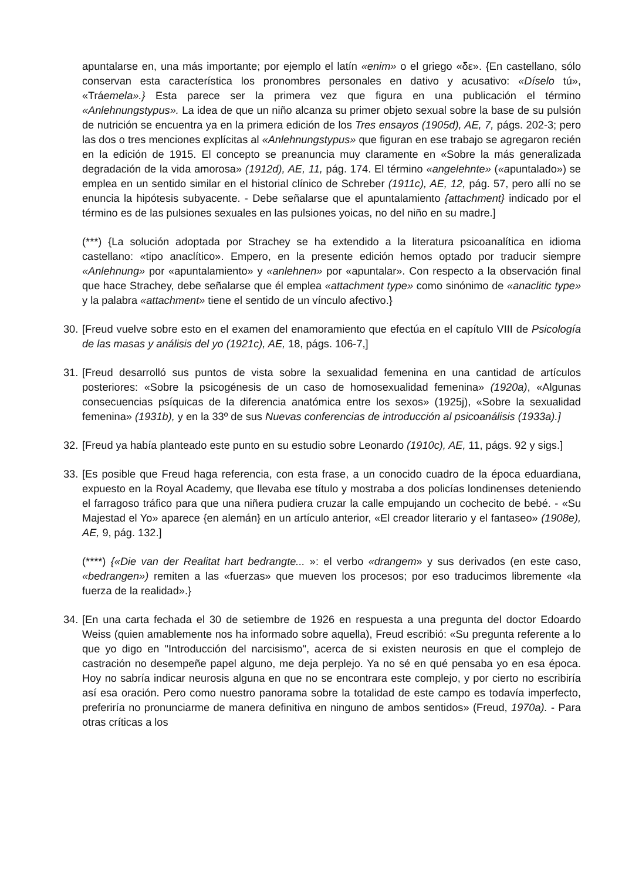apuntalarse en, una más importante; por ejemplo el latín «enim» o el griego «δε». {En castellano, sólo conservan esta característica los pronombres personales en dativo y acusativo: «Díselo tú», «Tráemela».} Esta parece ser la primera vez que figura en una publicación el término «Anlehnungstypus». La idea de que un niño alcanza su primer objeto sexual sobre la base de su pulsión de nutrición se encuentra ya en la primera edición de los Tres ensayos (1905d), AE, 7, págs. 202-3; pero las dos o tres menciones explícitas al «Anlehnungstypus» que figuran en ese trabajo se agregaron recién en la edición de 1915. El concepto se preanuncia muy claramente en «Sobre la más generalizada degradación de la vida amorosa» (1912d), AE, 11, pág. 174. El término «angelehnte» («apuntalado») se emplea en un sentido similar en el historial clínico de Schreber (1911c), AE, 12, pág. 57, pero allí no se enuncia la hipótesis subyacente. - Debe señalarse que el apuntalamiento {attachment} indicado por el término es de las pulsiones sexuales en las pulsiones yoicas, no del niño en su madre.]
(***) {La solución adoptada por Strachey se ha extendido a la literatura psicoanalítica en idioma castellano: «tipo anaclítico». Empero, en la presente edición hemos optado por traducir siempre «Anlehnung» por «apuntalamiento» y «anlehnen» por «apuntalar». Con respecto a la observación final que hace Strachey, debe señalarse que él emplea «attachment type» como sinónimo de «anaclitic type» y la palabra «attachment» tiene el sentido de un vínculo afectivo.}
30.
[Freud vuelve sobre esto en el examen del enamoramiento que efectúa en el capítulo VIII de Psicología de las masas y análisis del yo (1921c), AE, 18, págs. 106-7,]
31.
[Freud desarrolló sus puntos de vista sobre la sexualidad femenina en una cantidad de artículos posteriores: «Sobre la psicogénesis de un caso de homosexualidad femenina» (1920a), «Algunas consecuencias psíquicas de la diferencia anatómica entre los sexos» (1925j), «Sobre la sexualidad femenina» (1931b), y en la 33º de sus Nuevas conferencias de introducción al psicoanálisis (1933a).]
32.
[Freud ya había planteado este punto en su estudio sobre Leonardo (1910c), AE, 11, págs. 92 y sigs.]
33.
[Es posible que Freud haga referencia, con esta frase, a un conocido cuadro de la época eduardiana, expuesto en la Royal Academy, que llevaba ese título y mostraba a dos policías londinenses deteniendo el farragoso tráfico para que una niñera pudiera cruzar la calle empujando un cochecito de bebé. - «Su Majestad el Yo» aparece {en alemán} en un artículo anterior, «El creador literario y el fantaseo» (1908e), AE, 9, pág. 132.]
(****) {«Die van der Realitat hart bedrangte... »: el verbo «drangem» y sus derivados (en este caso, «bedrangen») remiten a las «fuerzas» que mueven los procesos; por eso traducimos libremente «la fuerza de la realidad».}
34.
[En una carta fechada el 30 de setiembre de 1926 en respuesta a una pregunta del doctor Edoardo Weiss (quien amablemente nos ha informado sobre aquella), Freud escribió: «Su pregunta referente a lo que yo digo en "Introducción del narcisismo", acerca de si existen neurosis en que el complejo de castración no desempeñe papel alguno, me deja perplejo. Ya no sé en qué pensaba yo en esa época. Hoy no sabría indicar neurosis alguna en que no se encontrara este complejo, y por cierto no escribiría así esa oración. Pero como nuestro panorama sobre la totalidad de este campo es todavía imperfecto, preferiría no pronunciarme de manera definitiva en ninguno de ambos sentidos» (Freud, 1970a). - Para otras críticas a los